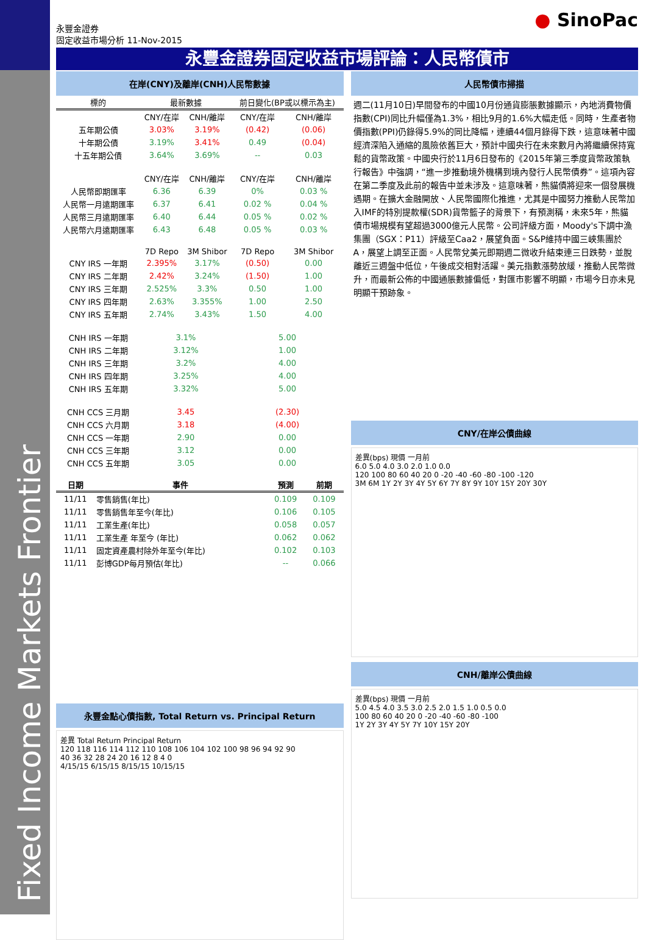Fixed Income Markets Frontier
永豐金證券
固定收益市場分析 11-Nov-2015
● SinoPac
永豐金證券固定收益市場評論：人民幣債市
在岸(CNY)及離岸(CNH)人民幣數據
| 標的 | 最新數據 | | 前日變化(BP或以標示為主) | |
| --- | --- | --- | --- | --- |
| | CNY/在岸 | CNH/離岸 | CNY/在岸 | CNH/離岸 |
| 五年期公債 | 3.03% | 3.19% | (0.42) | (0.06) |
| 十年期公債 | 3.19% | 3.41% | 0.49 | (0.04) |
| 十五年期公債 | 3.64% | 3.69% | -- | 0.03 |
| | CNY/在岸 | CNH/離岸 | CNY/在岸 | CNH/離岸 |
| 人民幣即期匯率 | 6.36 | 6.39 | 0% | 0.03 % |
| 人民幣一月遠期匯率 | 6.37 | 6.41 | 0.02 % | 0.04 % |
| 人民幣三月遠期匯率 | 6.40 | 6.44 | 0.05 % | 0.02 % |
| 人民幣六月遠期匯率 | 6.43 | 6.48 | 0.05 % | 0.03 % |
| | 7D Repo | 3M Shibor | 7D Repo | 3M Shibor |
| CNY IRS 一年期 | 2.395% | 3.17% | (0.50) | 0.00 |
| CNY IRS 二年期 | 2.42% | 3.24% | (1.50) | 1.00 |
| CNY IRS 三年期 | 2.525% | 3.3% | 0.50 | 1.00 |
| CNY IRS 四年期 | 2.63% | 3.355% | 1.00 | 2.50 |
| CNY IRS 五年期 | 2.74% | 3.43% | 1.50 | 4.00 |
| CNH IRS 一年期 | 3.1% | | 5.00 | |
| CNH IRS 二年期 | 3.12% | | 1.00 | |
| CNH IRS 三年期 | 3.2% | | 4.00 | |
| CNH IRS 四年期 | 3.25% | | 4.00 | |
| CNH IRS 五年期 | 3.32% | | 5.00 | |
| CNH CCS 三月期 | 3.45 | | (2.30) | |
| CNH CCS 六月期 | 3.18 | | (4.00) | |
| CNH CCS 一年期 | 2.90 | | 0.00 | |
| CNH CCS 三年期 | 3.12 | | 0.00 | |
| CNH CCS 五年期 | 3.05 | | 0.00 | |
| 日期 | 事件 | 預測 | 前期 |
| --- | --- | --- | --- |
| 11/11 | 零售銷售(年比) | 0.109 | 0.109 |
| 11/11 | 零售銷售年至今(年比) | 0.106 | 0.105 |
| 11/11 | 工業生產(年比) | 0.058 | 0.057 |
| 11/11 | 工業生產 年至今 (年比) | 0.062 | 0.062 |
| 11/11 | 固定資產農村除外年至今(年比) | 0.102 | 0.103 |
| 11/11 | 彭博GDP每月預估(年比) | -- | 0.066 |
永豐金點心債指數, Total Return vs. Principal Return
差異 Total Return Principal Return
120 118 116 114 112 110 108 106 104 102 100 98 96 94 92 90
40 36 32 28 24 20 16 12 8 4 0
4/15/15 6/15/15 8/15/15 10/15/15
人民幣債市掃描
週二(11月10日)早間發布的中國10月份通貨膨脹數據顯示，內地消費物價指數(CPI)同比升幅僅為1.3%，相比9月的1.6%大幅走低。同時，生產者物價指數(PPI)仍錄得5.9%的同比降幅，連續44個月錄得下跌，這意味著中國經濟深陷入通縮的風險依舊巨大，預計中國央行在未來數月內將繼續保持寬鬆的貨幣政策。中國央行於11月6日發布的《2015年第三季度貨幣政策執行報告》中強調，“進一步推動境外機構到境內發行人民幣債券”。這項內容在第二季度及此前的報告中並未涉及。這意味著，熊貓債將迎來一個發展機遇期。在擴大金融開放、人民幣國際化推進，尤其是中國努力推動人民幣加入IMF的特別提款權(SDR)貨幣籃子的背景下，有預測稱，未來5年，熊貓債市場規模有望超過3000億元人民幣。公司評級方面，Moody's下調中漁集團（SGX：P11）評級至Caa2，展望負面。S&P維持中國三峽集團於A，展望上調至正面。人民幣兌美元即期週二微收升結束連三日跌勢，並脫離近三週盤中低位，午後成交相對活躍。美元指數漲勢放緩，推動人民幣微升，而最新公佈的中國通脹數據偏低，對匯市影響不明顯，市場今日亦未見明顯干預跡象。
CNY/在岸公債曲線
差異(bps) 現價 一月前
6.0 5.0 4.0 3.0 2.0 1.0 0.0
120 100 80 60 40 20 0 -20 -40 -60 -80 -100 -120
3M 6M 1Y 2Y 3Y 4Y 5Y 6Y 7Y 8Y 9Y 10Y 15Y 20Y 30Y
CNH/離岸公債曲線
差異(bps) 現價 一月前
5.0 4.5 4.0 3.5 3.0 2.5 2.0 1.5 1.0 0.5 0.0
100 80 60 40 20 0 -20 -40 -60 -80 -100
1Y 2Y 3Y 4Y 5Y 7Y 10Y 15Y 20Y